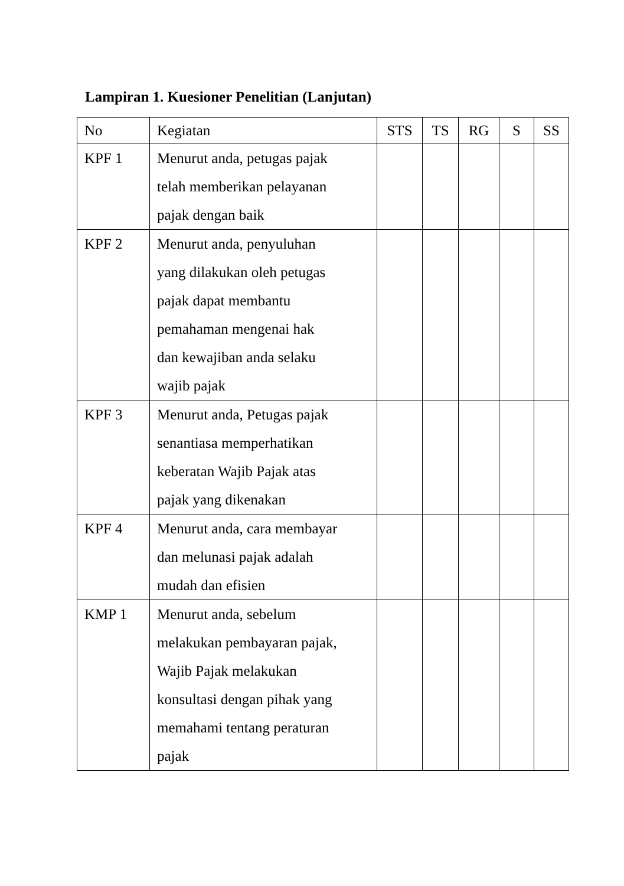Lampiran 1. Kuesioner Penelitian (Lanjutan)
| No | Kegiatan | STS | TS | RG | S | SS |
| --- | --- | --- | --- | --- | --- | --- |
| KPF 1 | Menurut anda, petugas pajak telah memberikan pelayanan pajak dengan baik | | | | | |
| KPF 2 | Menurut anda, penyuluhan yang dilakukan oleh petugas pajak dapat membantu pemahaman mengenai hak dan kewajiban anda selaku wajib pajak | | | | | |
| KPF 3 | Menurut anda, Petugas pajak senantiasa memperhatikan keberatan Wajib Pajak atas pajak yang dikenakan | | | | | |
| KPF 4 | Menurut anda, cara membayar dan melunasi pajak adalah mudah dan efisien | | | | | |
| KMP 1 | Menurut anda, sebelum melakukan pembayaran pajak, Wajib Pajak melakukan konsultasi dengan pihak yang memahami tentang peraturan pajak | | | | | |